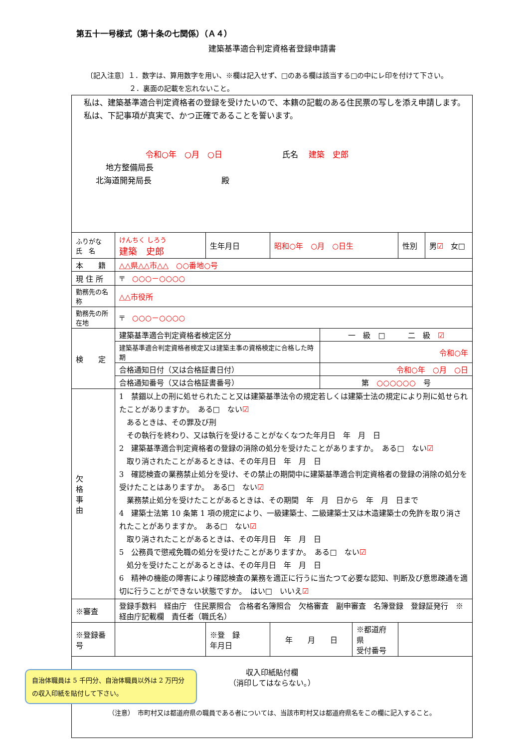第五十一号様式（第十条の七関係）（Ａ４）
建築基準適合判定資格者登録申請書
〔記入注意〕１．数字は、算用数字を用い、※欄は記入せず、□のある欄は該当する□の中にレ印を付けて下さい。
２．裏面の記載を忘れないこと。
| 私は、建築基準適合判定資格者の登録を受けたいので、本籍の記載のある住民票の写しを添え申請します。 私は、下記事項が真実で、かつ正確であることを誓います。 令和○年 ○月 ○日 氏名 建築 史郎 地方整備局長 北海道開発局長 殿 | | | | | | | |
| ふりがな 氏 名 | けんちく しろう 建築 史郎 | 生年月日 | 昭和○年 ○月 ○日生 | | | 性別 | 男 ☑ 女□ |
| 本 籍 | △△県△△市△△ ○○番地○号 | | | | | | |
| 現 住 所 | 〒 ○○○－○○○○ | | | | | | |
| 勤務先の名称 | △△市役所 | | | | | | |
| 勤務先の所在地 | 〒 ○○○－○○○○ | | | | | | |
| 検 定 | 建築基準適合判定資格者検定区分 | | | 一 級 □ 二 級 ☑ | | | |
| | 建築基準適合判定資格者検定又は建築主事の資格検定に合格した時期 | | | 令和○年 | | | |
| | 合格通知日付（又は合格証書日付） | | | 令和○年 ○月 ○日 | | | |
| | 合格通知番号（又は合格証書番号） | | | 第 ○○○○○○ 号 | | | |
| 欠 格 事 由 | 1 禁錮以上の刑に処せられたこと又は建築基準法令の規定若しくは建築士法の規定により刑に処せられたことがありますか。 ある□ ない ☑ あるときは、その罪及び刑 その執行を終わり、又は執行を受けることがなくなつた年月日 年 月 日 2 建築基準適合判定資格者の登録の消除の処分を受けたことがありますか。 ある□ ない ☑ 取り消されたことがあるときは、その年月日 年 月 日 3 確認検査の業務禁止処分を受け、その禁止の期間中に建築基準適合判定資格者の登録の消除の処分を受けたことはありますか。 ある□ ない ☑ 業務禁止処分を受けたことがあるときは、その期間 年 月 日から 年 月 日まで 4 建築士法第 10 条第 1 項の規定により、一級建築士、二級建築士又は木造建築士の免許を取り消されたことがありますか。 ある□ ない ☑ 取り消されたことがあるときは、その年月日 年 月 日 5 公務員で懲戒免職の処分を受けたことがありますか。 ある□ ない ☑ 処分を受けたことがあるときは、その年月日 年 月 日 6 精神の機能の障害により確認検査の業務を適正に行うに当たつて必要な認知、判断及び意思疎通を適切に行うことができない状態ですか。 はい□ いいえ ☑ | | | | | | |
| ※審査 | 登録手数料 経由庁 住民票照合 合格者名簿照合 欠格審査 副申審査 名簿登録 登録証発行 ※経由庁記載欄 責任者（職氏名） | | | | | | |
| ※登録番号 | | ※登 録 年月日 | 年 月 日 | | ※都道府県 受付番号 | | |
| 収入印紙貼付欄 （消印してはならない。） （注意） 市町村又は都道府県の職員である者については、当該市町村又は都道府県名をこの欄に記入すること。 | | | | | | | |
自治体職員は 5 千円分、自治体職員以外は 2 万円分の収入印紙を貼付して下さい。